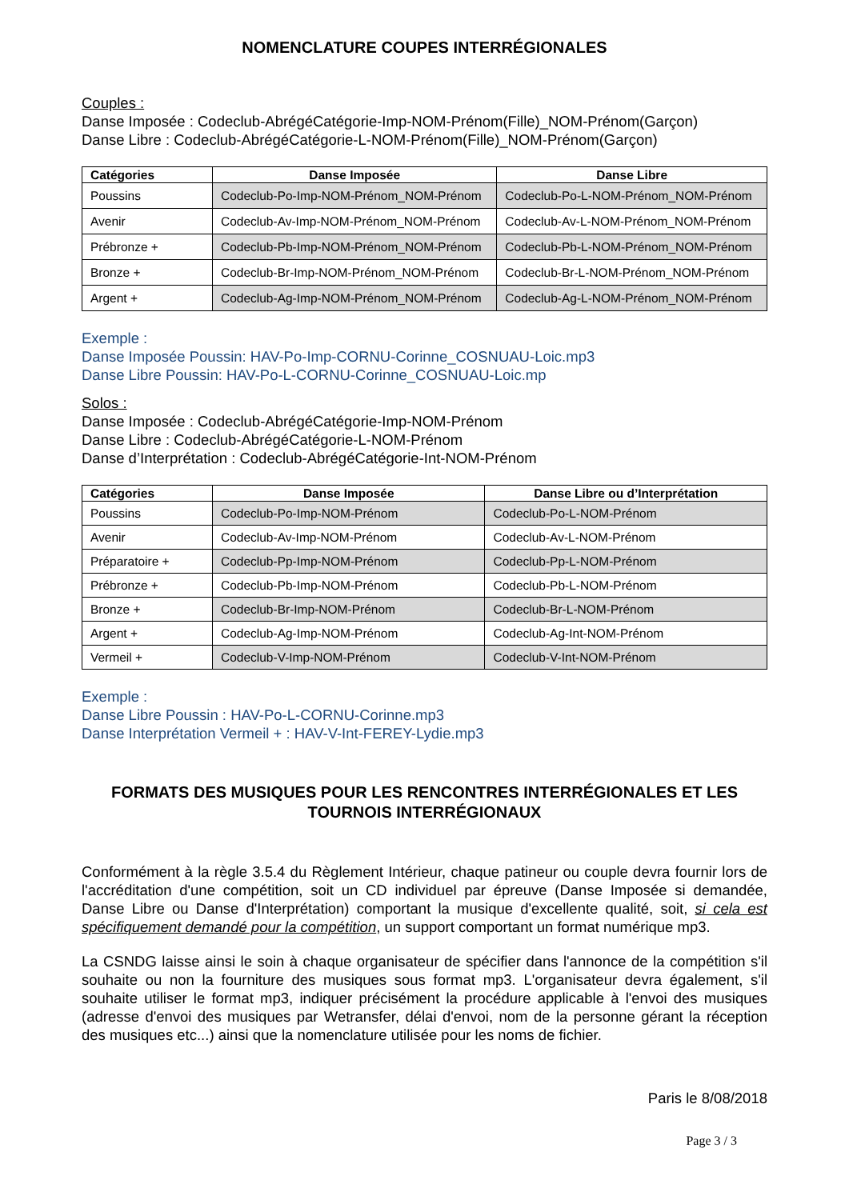NOMENCLATURE COUPES INTERRÉGIONALES
Couples :
Danse Imposée : Codeclub-AbrégéCatégorie-Imp-NOM-Prénom(Fille)_NOM-Prénom(Garçon)
Danse Libre : Codeclub-AbrégéCatégorie-L-NOM-Prénom(Fille)_NOM-Prénom(Garçon)
| Catégories | Danse Imposée | Danse Libre |
| --- | --- | --- |
| Poussins | Codeclub-Po-Imp-NOM-Prénom_NOM-Prénom | Codeclub-Po-L-NOM-Prénom_NOM-Prénom |
| Avenir | Codeclub-Av-Imp-NOM-Prénom_NOM-Prénom | Codeclub-Av-L-NOM-Prénom_NOM-Prénom |
| Prébronze + | Codeclub-Pb-Imp-NOM-Prénom_NOM-Prénom | Codeclub-Pb-L-NOM-Prénom_NOM-Prénom |
| Bronze + | Codeclub-Br-Imp-NOM-Prénom_NOM-Prénom | Codeclub-Br-L-NOM-Prénom_NOM-Prénom |
| Argent + | Codeclub-Ag-Imp-NOM-Prénom_NOM-Prénom | Codeclub-Ag-L-NOM-Prénom_NOM-Prénom |
Exemple :
Danse Imposée Poussin: HAV-Po-Imp-CORNU-Corinne_COSNUAU-Loic.mp3
Danse Libre Poussin: HAV-Po-L-CORNU-Corinne_COSNUAU-Loic.mp
Solos :
Danse Imposée : Codeclub-AbrégéCatégorie-Imp-NOM-Prénom
Danse Libre : Codeclub-AbrégéCatégorie-L-NOM-Prénom
Danse d’Interprétation : Codeclub-AbrégéCatégorie-Int-NOM-Prénom
| Catégories | Danse Imposée | Danse Libre ou d’Interprétation |
| --- | --- | --- |
| Poussins | Codeclub-Po-Imp-NOM-Prénom | Codeclub-Po-L-NOM-Prénom |
| Avenir | Codeclub-Av-Imp-NOM-Prénom | Codeclub-Av-L-NOM-Prénom |
| Préparatoire + | Codeclub-Pp-Imp-NOM-Prénom | Codeclub-Pp-L-NOM-Prénom |
| Prébronze + | Codeclub-Pb-Imp-NOM-Prénom | Codeclub-Pb-L-NOM-Prénom |
| Bronze + | Codeclub-Br-Imp-NOM-Prénom | Codeclub-Br-L-NOM-Prénom |
| Argent + | Codeclub-Ag-Imp-NOM-Prénom | Codeclub-Ag-Int-NOM-Prénom |
| Vermeil + | Codeclub-V-Imp-NOM-Prénom | Codeclub-V-Int-NOM-Prénom |
Exemple :
Danse Libre Poussin : HAV-Po-L-CORNU-Corinne.mp3
Danse Interprétation Vermeil + : HAV-V-Int-FEREY-Lydie.mp3
FORMATS DES MUSIQUES POUR LES RENCONTRES INTERRÉGIONALES ET LES TOURNOIS INTERRÉGIONAUX
Conformément à la règle 3.5.4 du Règlement Intérieur, chaque patineur ou couple devra fournir lors de l'accréditation d'une compétition, soit un CD individuel par épreuve (Danse Imposée si demandée, Danse Libre ou Danse d'Interprétation) comportant la musique d'excellente qualité, soit, si cela est spécifiquement demandé pour la compétition, un support comportant un format numérique mp3.
La CSNDG laisse ainsi le soin à chaque organisateur de spécifier dans l'annonce de la compétition s'il souhaite ou non la fourniture des musiques sous format mp3. L'organisateur devra également, s'il souhaite utiliser le format mp3, indiquer précisément la procédure applicable à l'envoi des musiques (adresse d'envoi des musiques par Wetransfer, délai d'envoi, nom de la personne gérant la réception des musiques etc...) ainsi que la nomenclature utilisée pour les noms de fichier.
Paris le 8/08/2018
Page 3 / 3